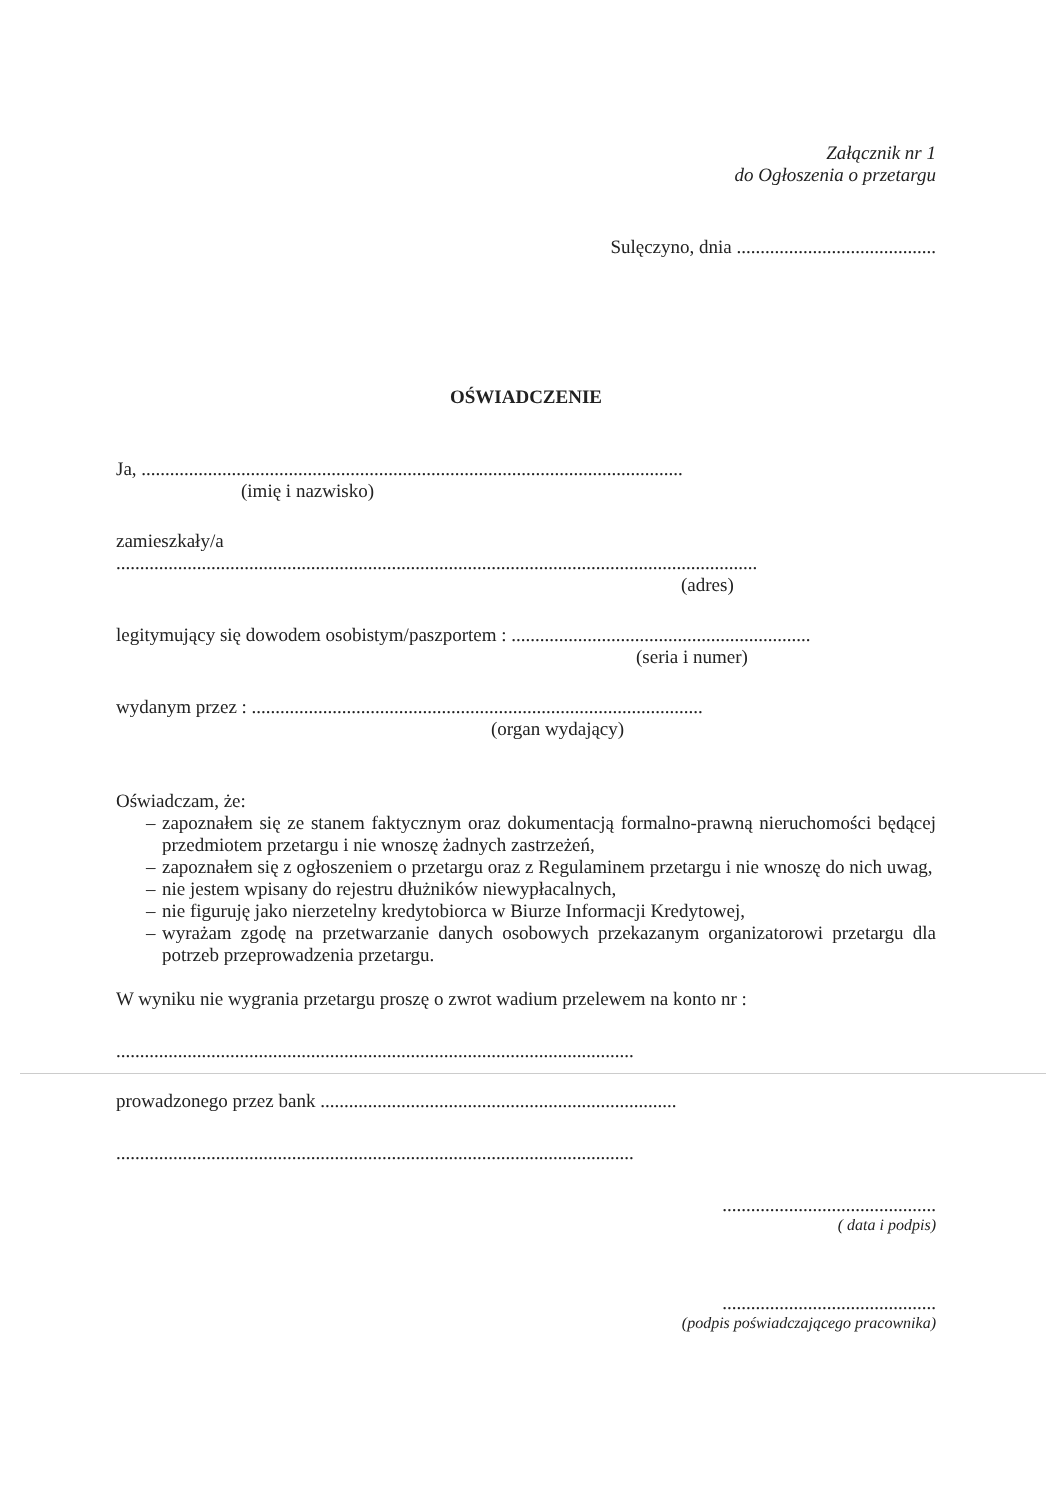Załącznik nr 1
do Ogłoszenia o przetargu
Sulęczyno, dnia ..........................................
OŚWIADCZENIE
Ja, ..................................................................................................................
(imię i nazwisko)
zamieszkały/a
.......................................................................................................................................
(adres)
legitymujący się dowodem osobistym/paszportem : ...............................................................
(seria i numer)
wydanym przez : ...............................................................................................
(organ wydający)
Oświadczam, że:
– zapoznałem się ze stanem faktycznym oraz dokumentacją formalno-prawną nieruchomości będącej przedmiotem przetargu i nie wnoszę żadnych zastrzeżeń,
– zapoznałem się z ogłoszeniem o przetargu oraz z Regulaminem przetargu i nie wnoszę do nich uwag,
– nie jestem wpisany do rejestru dłużników niewypłacalnych,
– nie figuruję jako nierzetelny kredytobiorca w Biurze Informacji Kredytowej,
– wyrażam zgodę na przetwarzanie danych osobowych przekazanym organizatorowi przetargu dla potrzeb przeprowadzenia przetargu.
W wyniku nie wygrania przetargu proszę o zwrot wadium przelewem na konto nr :
.............................................................................................................
prowadzonego przez bank ...........................................................................
.............................................................................................................
.............................................
( data i podpis)
.............................................
(podpis poświadczającego pracownika)